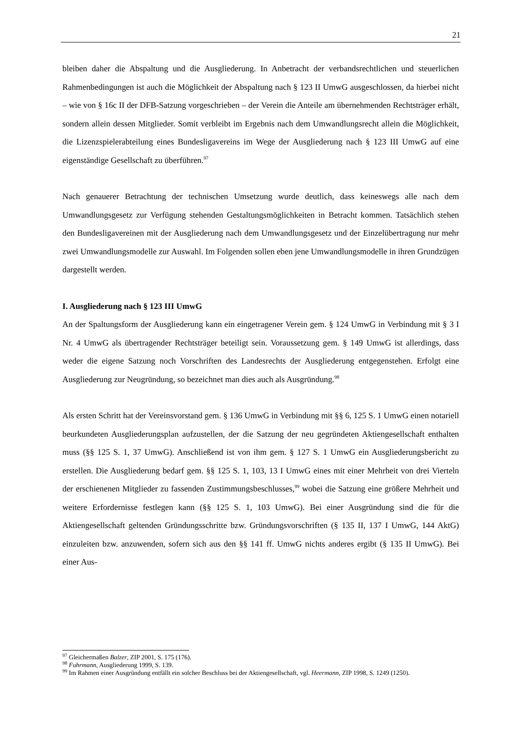21
bleiben daher die Abspaltung und die Ausgliederung. In Anbetracht der verbandsrechtlichen und steuerlichen Rahmenbedingungen ist auch die Möglichkeit der Abspaltung nach § 123 II UmwG ausgeschlossen, da hierbei nicht – wie von § 16c II der DFB-Satzung vorgeschrieben – der Verein die Anteile am übernehmenden Rechtsträger erhält, sondern allein dessen Mitglieder. Somit verbleibt im Ergebnis nach dem Umwandlungsrecht allein die Möglichkeit, die Lizenzspielerabteilung eines Bundesligavereins im Wege der Ausgliederung nach § 123 III UmwG auf eine eigenständige Gesellschaft zu überführen.<sup>97</sup>
Nach genauerer Betrachtung der technischen Umsetzung wurde deutlich, dass keineswegs alle nach dem Umwandlungsgesetz zur Verfügung stehenden Gestaltungsmöglichkeiten in Betracht kommen. Tatsächlich stehen den Bundesligavereinen mit der Ausgliederung nach dem Umwandlungsgesetz und der Einzelübertragung nur mehr zwei Umwandlungsmodelle zur Auswahl. Im Folgenden sollen eben jene Umwandlungsmodelle in ihren Grundzügen dargestellt werden.
I. Ausgliederung nach § 123 III UmwG
An der Spaltungsform der Ausgliederung kann ein eingetragener Verein gem. § 124 UmwG in Verbindung mit § 3 I Nr. 4 UmwG als übertragender Rechtsträger beteiligt sein. Voraussetzung gem. § 149 UmwG ist allerdings, dass weder die eigene Satzung noch Vorschriften des Landesrechts der Ausgliederung entgegenstehen. Erfolgt eine Ausgliederung zur Neugründung, so bezeichnet man dies auch als Ausgründung.<sup>98</sup>
Als ersten Schritt hat der Vereinsvorstand gem. § 136 UmwG in Verbindung mit §§ 6, 125 S. 1 UmwG einen notariell beurkundeten Ausgliederungsplan aufzustellen, der die Satzung der neu gegründeten Aktiengesellschaft enthalten muss (§§ 125 S. 1, 37 UmwG). Anschließend ist von ihm gem. § 127 S. 1 UmwG ein Ausgliederungsbericht zu erstellen. Die Ausgliederung bedarf gem. §§ 125 S. 1, 103, 13 I UmwG eines mit einer Mehrheit von drei Vierteln der erschienenen Mitglieder zu fassenden Zustimmungsbeschlusses,<sup>99</sup> wobei die Satzung eine größere Mehrheit und weitere Erfordernisse festlegen kann (§§ 125 S. 1, 103 UmwG). Bei einer Ausgründung sind die für die Aktiengesellschaft geltenden Gründungsschritte bzw. Gründungsvorschriften (§ 135 II, 137 I UmwG, 144 AktG) einzuleiten bzw. anzuwenden, sofern sich aus den §§ 141 ff. UmwG nichts anderes ergibt (§ 135 II UmwG). Bei einer Aus-
<sup>97</sup> Gleichermaßen Balzer, ZIP 2001, S. 175 (176).
<sup>98</sup> Fuhrmann, Ausgliederung 1999, S. 139.
<sup>99</sup> Im Rahmen einer Ausgründung entfällt ein solcher Beschluss bei der Aktiengesellschaft, vgl. Heermann, ZIP 1998, S. 1249 (1250).